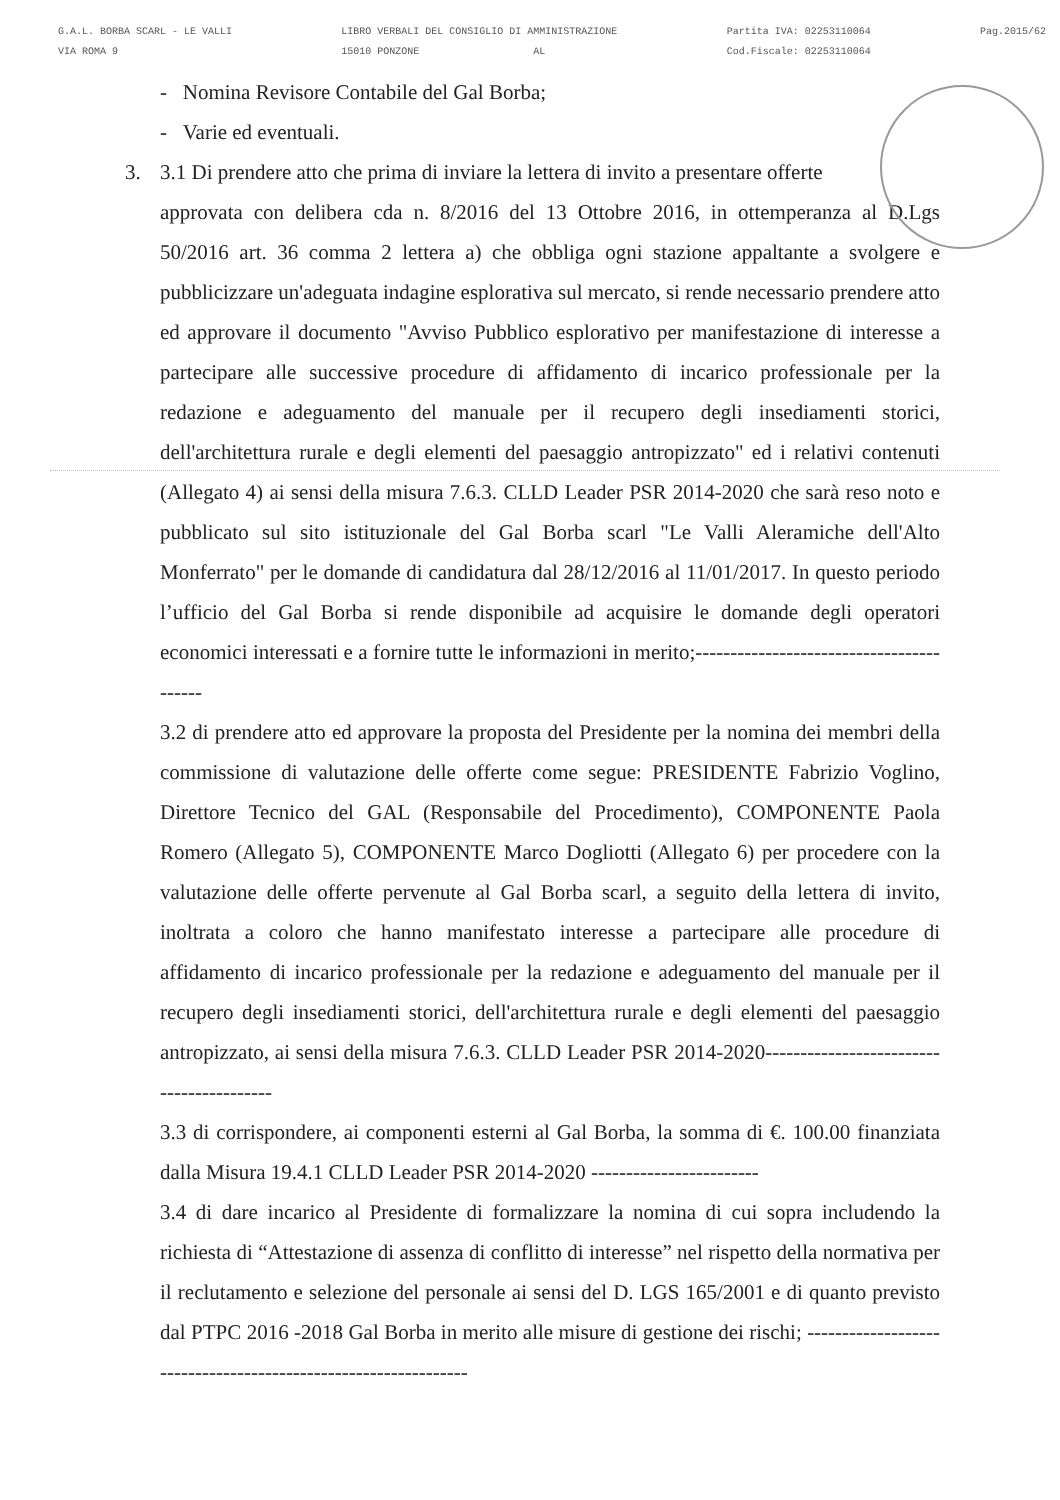G.A.L. BORBA SCARL - LE VALLI
VIA ROMA 9
LIBRO VERBALI DEL CONSIGLIO DI AMMINISTRAZIONE
15010 PONZONE AL
Partita IVA: 02253110064
Cod.Fiscale: 02253110064
Pag.2015/62
- Nomina Revisore Contabile del Gal Borba;
- Varie ed eventuali.
3. 3.1 Di prendere atto che prima di inviare la lettera di invito a presentare offerte
approvata con delibera cda n. 8/2016 del 13 Ottobre 2016, in ottemperanza al D.Lgs 50/2016 art. 36 comma 2 lettera a) che obbliga ogni stazione appaltante a svolgere e pubblicizzare un'adeguata indagine esplorativa sul mercato, si rende necessario prendere atto ed approvare il documento "Avviso Pubblico esplorativo per manifestazione di interesse a partecipare alle successive procedure di affidamento di incarico professionale per la redazione e adeguamento del manuale per il recupero degli insediamenti storici, dell'architettura rurale e degli elementi del paesaggio antropizzato" ed i relativi contenuti (Allegato 4) ai sensi della misura 7.6.3. CLLD Leader PSR 2014-2020 che sarà reso noto e pubblicato sul sito istituzionale del Gal Borba scarl "Le Valli Aleramiche dell'Alto Monferrato" per le domande di candidatura dal 28/12/2016 al 11/01/2017. In questo periodo l’ufficio del Gal Borba si rende disponibile ad acquisire le domande degli operatori economici interessati e a fornire tutte le informazioni in merito;-----------------------------------------
3.2 di prendere atto ed approvare la proposta del Presidente per la nomina dei membri della commissione di valutazione delle offerte come segue: PRESIDENTE Fabrizio Voglino, Direttore Tecnico del GAL (Responsabile del Procedimento), COMPONENTE Paola Romero (Allegato 5), COMPONENTE Marco Dogliotti (Allegato 6) per procedere con la valutazione delle offerte pervenute al Gal Borba scarl, a seguito della lettera di invito, inoltrata a coloro che hanno manifestato interesse a partecipare alle procedure di affidamento di incarico professionale per la redazione e adeguamento del manuale per il recupero degli insediamenti storici, dell'architettura rurale e degli elementi del paesaggio antropizzato, ai sensi della misura 7.6.3. CLLD Leader PSR 2014-2020-----------------------------------------
3.3 di corrispondere, ai componenti esterni al Gal Borba, la somma di €. 100.00 finanziata dalla Misura 19.4.1 CLLD Leader PSR 2014-2020 ------------------------
3.4 di dare incarico al Presidente di formalizzare la nomina di cui sopra includendo la richiesta di “Attestazione di assenza di conflitto di interesse” nel rispetto della normativa per il reclutamento e selezione del personale ai sensi del D. LGS 165/2001 e di quanto previsto dal PTPC 2016 -2018 Gal Borba in merito alle misure di gestione dei rischi; ---------------------------------------------------------------